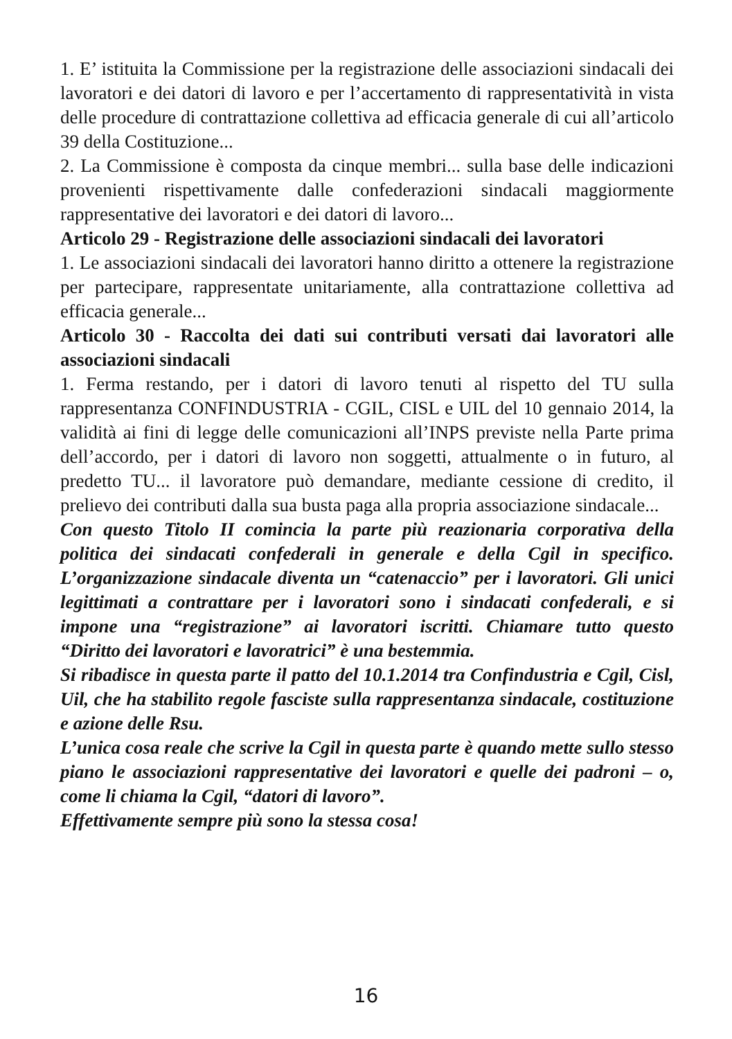1. E’ istituita la Commissione per la registrazione delle associazioni sindacali dei lavoratori e dei datori di lavoro e per l’accertamento di rappresentatività in vista delle procedure di contrattazione collettiva ad efficacia generale di cui all’articolo 39 della Costituzione...
2. La Commissione è composta da cinque membri... sulla base delle indicazioni provenienti rispettivamente dalle confederazioni sindacali maggiormente rappresentative dei lavoratori e dei datori di lavoro...
Articolo 29 - Registrazione delle associazioni sindacali dei lavoratori
1. Le associazioni sindacali dei lavoratori hanno diritto a ottenere la registrazione per partecipare, rappresentate unitariamente, alla contrattazione collettiva ad efficacia generale...
Articolo 30 - Raccolta dei dati sui contributi versati dai lavoratori alle associazioni sindacali
1. Ferma restando, per i datori di lavoro tenuti al rispetto del TU sulla rappresentanza CONFINDUSTRIA - CGIL, CISL e UIL del 10 gennaio 2014, la validità ai fini di legge delle comunicazioni all’INPS previste nella Parte prima dell’accordo, per i datori di lavoro non soggetti, attualmente o in futuro, al predetto TU... il lavoratore può demandare, mediante cessione di credito, il prelievo dei contributi dalla sua busta paga alla propria associazione sindacale...
Con questo Titolo II comincia la parte più reazionaria corporativa della politica dei sindacati confederali in generale e della Cgil in specifico. L’organizzazione sindacale diventa un “catenaccio” per i lavoratori. Gli unici legittimati a contrattare per i lavoratori sono i sindacati confederali, e si impone una “registrazione” ai lavoratori iscritti. Chiamare tutto questo “Diritto dei lavoratori e lavoratrici” è una bestemmia.
Si ribadisce in questa parte il patto del 10.1.2014 tra Confindustria e Cgil, Cisl, Uil, che ha stabilito regole fasciste sulla rappresentanza sindacale, costituzione e azione delle Rsu.
L’unica cosa reale che scrive la Cgil in questa parte è quando mette sullo stesso piano le associazioni rappresentative dei lavoratori e quelle dei padroni – o, come li chiama la Cgil, “datori di lavoro”.
Effettivamente sempre più sono la stessa cosa!
16